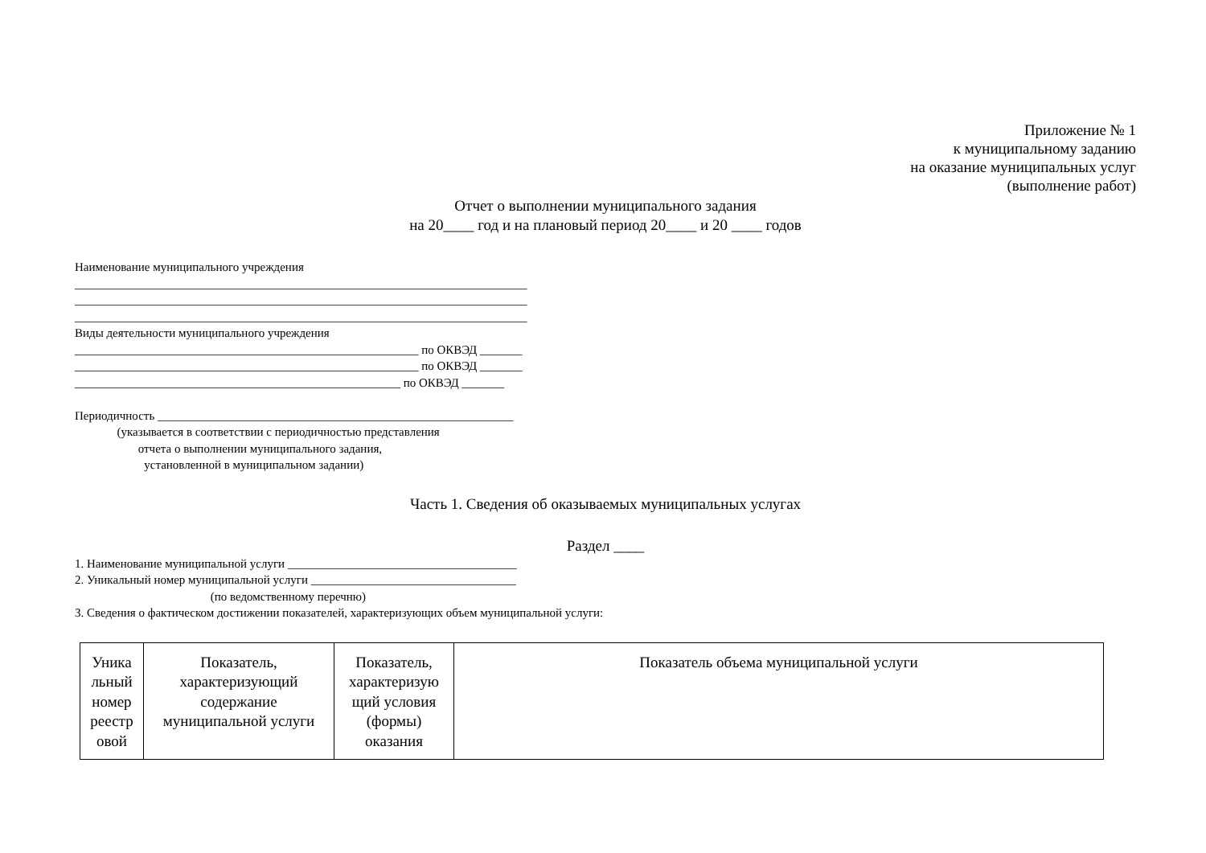Приложение № 1
к муниципальному заданию
на оказание муниципальных услуг
(выполнение работ)
Отчет о выполнении муниципального задания
на 20____ год и на плановый период 20____ и 20 ____ годов
Наименование муниципального учреждения ___________________________________________________________________________ ___________________________________________________________________________ ___________________________________________________________________________ Виды деятельности муниципального учреждения _________________________________________________________ по ОКВЭД _______ _________________________________________________________ по ОКВЭД _______ ______________________________________________________ по ОКВЭД _______ Периодичность ___________________________________________________________ (указывается в соответствии с периодичностью представления отчета о выполнении муниципального задания, установленной в муниципальном задании)
Часть 1. Сведения об оказываемых муниципальных услугах
Раздел ____
1. Наименование муниципальной услуги ______________________________________ 2. Уникальный номер муниципальной услуги __________________________________ (по ведомственному перечню) 3. Сведения о фактическом достижении показателей, характеризующих объем муниципальной услуги:
| Уника льный номер реестр овой | Показатель, характеризующий содержание муниципальной услуги | Показатель, характеризую щий условия (формы) оказания | Показатель объема муниципальной услуги |